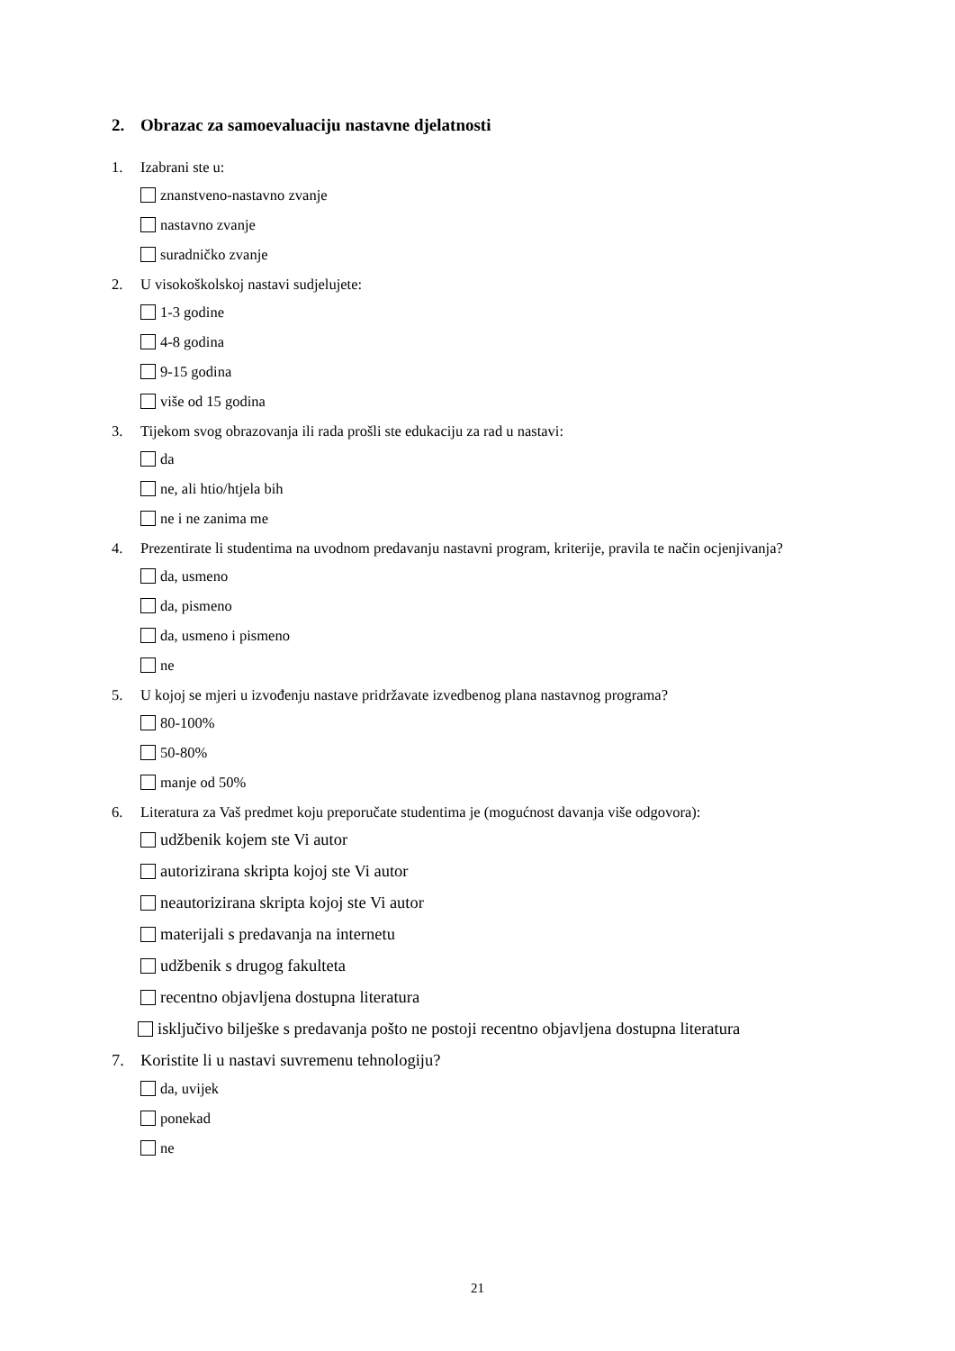2. Obrazac za samoevaluaciju nastavne djelatnosti
1. Izabrani ste u:
znanstveno-nastavno zvanje
nastavno zvanje
suradničko zvanje
2. U visokoškolskoj nastavi sudjelujete:
1-3 godine
4-8 godina
9-15 godina
više od 15 godina
3. Tijekom svog obrazovanja ili rada prošli ste edukaciju za rad u nastavi:
da
ne, ali htio/htjela bih
ne i ne zanima me
4. Prezentirate li studentima na uvodnom predavanju nastavni program, kriterije, pravila te način ocjenjivanja?
da, usmeno
da, pismeno
da, usmeno i pismeno
ne
5. U kojoj se mjeri u izvođenju nastave pridržavate izvedbenog plana nastavnog programa?
80-100%
50-80%
manje od 50%
6. Literatura za Vaš predmet koju preporučate studentima je (mogućnost davanja više odgovora):
udžbenik kojem ste Vi autor
autorizirana skripta kojoj ste Vi autor
neautorizirana skripta kojoj ste Vi autor
materijali s predavanja na internetu
udžbenik s drugog fakulteta
recentno objavljena dostupna literatura
isključivo bilješke s predavanja pošto ne postoji recentno objavljena dostupna literatura
7. Koristite li u nastavi suvremenu tehnologiju?
da, uvijek
ponekad
ne
21